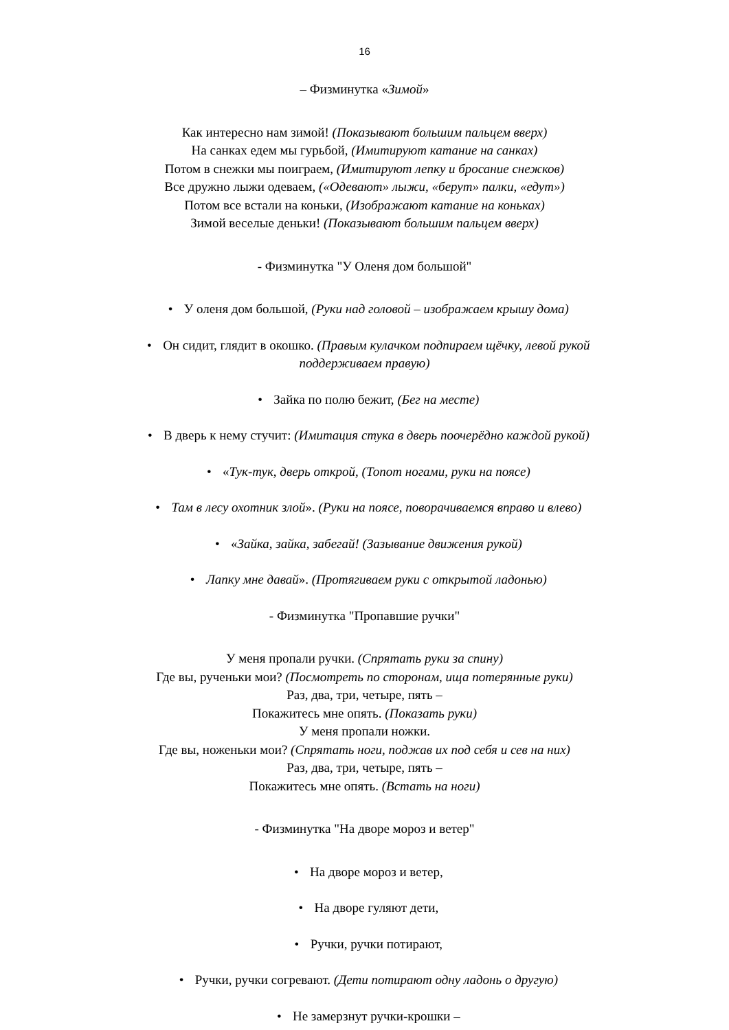16
– Физминутка «Зимой»
Как интересно нам зимой! (Показывают большим пальцем вверх)
На санках едем мы гурьбой, (Имитируют катание на санках)
Потом в снежки мы поиграем, (Имитируют лепку и бросание снежков)
Все дружно лыжи одеваем, («Одевают» лыжи, «берут» палки, «едут»)
Потом все встали на коньки, (Изображают катание на коньках)
Зимой веселые деньки! (Показывают большим пальцем вверх)
- Физминутка "У Оленя дом большой"
• У оленя дом большой, (Руки над головой – изображаем крышу дома)
• Он сидит, глядит в окошко. (Правым кулачком подпираем щёчку, левой рукой
поддерживаем правую)
• Зайка по полю бежит, (Бег на месте)
• В дверь к нему стучит: (Имитация стука в дверь поочерёдно каждой рукой)
• «Тук-тук, дверь открой, (Топот ногами, руки на поясе)
• Там в лесу охотник злой». (Руки на поясе, поворачиваемся вправо и влево)
• «Зайка, зайка, забегай! (Зазывание движения рукой)
• Лапку мне давай». (Протягиваем руки с открытой ладонью)
- Физминутка "Пропавшие ручки"
У меня пропали ручки. (Спрятать руки за спину)
Где вы, рученьки мои? (Посмотреть по сторонам, ища потерянные руки)
Раз, два, три, четыре, пять –
Покажитесь мне опять. (Показать руки)
У меня пропали ножки.
Где вы, ноженьки мои? (Спрятать ноги, поджав их под себя и сев на них)
Раз, два, три, четыре, пять –
Покажитесь мне опять. (Встать на ноги)
- Физминутка "На дворе мороз и ветер"
• На дворе мороз и ветер,
• На дворе гуляют дети,
• Ручки, ручки потирают,
• Ручки, ручки согревают. (Дети потирают одну ладонь о другую)
• Не замерзнут ручки-крошки –